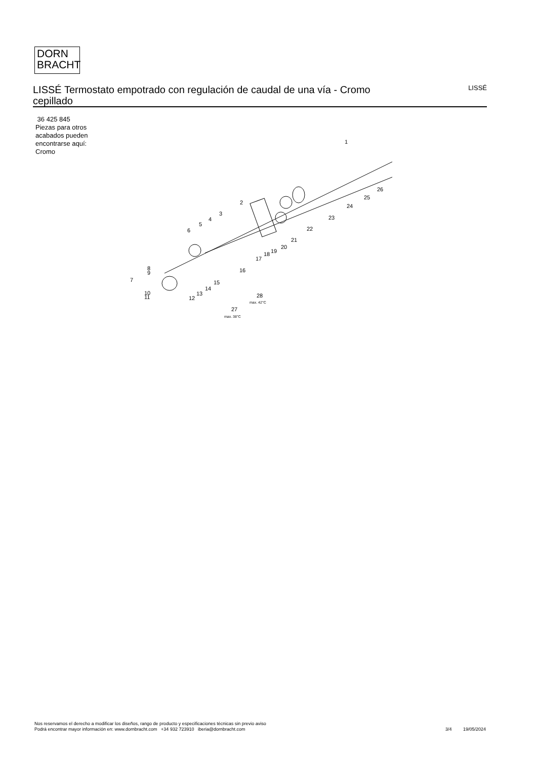DORN
BRACHT
LISSÉ Termostato empotrado con regulación de caudal de una vía - Cromo cepillado
LISSÉ
36 425 845
Piezas para otros
acabados pueden
encontrarse aquí:
Cromo
1
2
3
4
5
6
7
8
9
10
11
12
13
14
15
16
17
18
19
20
21
22
23
24
25
26
27
28
max. 42°C
max. 38°C
Nos reservamos el derecho a modificar los diseños, rango de producto y especificaciones técnicas sin previo aviso
Podrá encontrar mayor información en: www.dornbracht.com +34 932 723910 iberia@dornbracht.com
3/4 19/05/2024